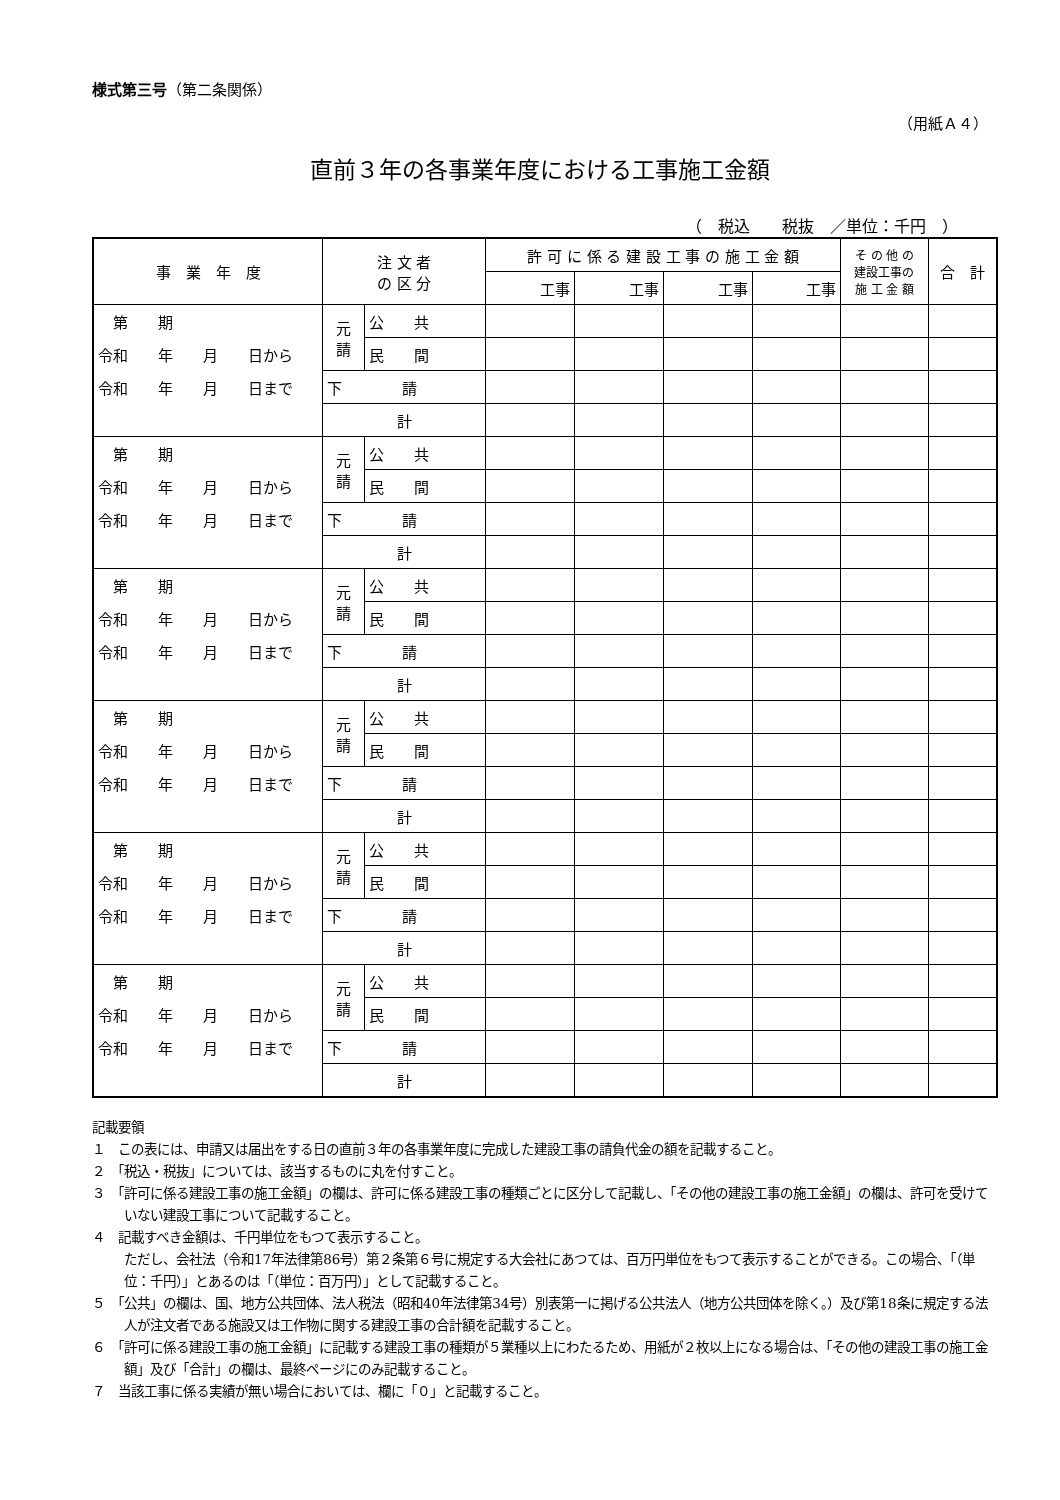様式第三号（第二条関係）
（用紙Ａ４）
直前３年の各事業年度における工事施工金額
（　税込　　税抜　／単位：千円　）
| 事 業 年 度 | 注 文 者 の 区 分 | | 許 可 に 係 る 建 設 工 事 の 施 工 金 額 | | | | そ の 他 の 建設工事の 施 工 金 額 | 合 計 |
| --- | --- | --- | --- | --- | --- | --- | --- | --- |
| | | | 工事 | 工事 | 工事 | 工事 | | |
| 第 期 | 元 請 | 公 共 | | | | | | |
| 令和 年 月 日から | | 民 間 | | | | | | |
| 令和 年 月 日まで | 下 請 | | | | | | | |
| | 計 | | | | | | | |
| 第 期 | 元 請 | 公 共 | | | | | | |
| 令和 年 月 日から | | 民 間 | | | | | | |
| 令和 年 月 日まで | 下 請 | | | | | | | |
| | 計 | | | | | | | |
| 第 期 | 元 請 | 公 共 | | | | | | |
| 令和 年 月 日から | | 民 間 | | | | | | |
| 令和 年 月 日まで | 下 請 | | | | | | | |
| | 計 | | | | | | | |
| 第 期 | 元 請 | 公 共 | | | | | | |
| 令和 年 月 日から | | 民 間 | | | | | | |
| 令和 年 月 日まで | 下 請 | | | | | | | |
| | 計 | | | | | | | |
| 第 期 | 元 請 | 公 共 | | | | | | |
| 令和 年 月 日から | | 民 間 | | | | | | |
| 令和 年 月 日まで | 下 請 | | | | | | | |
| | 計 | | | | | | | |
| 第 期 | 元 請 | 公 共 | | | | | | |
| 令和 年 月 日から | | 民 間 | | | | | | |
| 令和 年 月 日まで | 下 請 | | | | | | | |
| | 計 | | | | | | | |
記載要領
１　この表には、申請又は届出をする日の直前３年の各事業年度に完成した建設工事の請負代金の額を記載すること。
２　「税込・税抜」については、該当するものに丸を付すこと。
３　「許可に係る建設工事の施工金額」の欄は、許可に係る建設工事の種類ごとに区分して記載し、「その他の建設工事の施工金額」の欄は、許可を受けていない建設工事について記載すること。
４　記載すべき金額は、千円単位をもつて表示すること。
ただし、会社法（令和17年法律第86号）第２条第６号に規定する大会社にあつては、百万円単位をもつて表示することができる。この場合、「（単位：千円）」とあるのは「（単位：百万円）」として記載すること。
５　「公共」の欄は、国、地方公共団体、法人税法（昭和40年法律第34号）別表第一に掲げる公共法人（地方公共団体を除く。）及び第18条に規定する法人が注文者である施設又は工作物に関する建設工事の合計額を記載すること。
６　「許可に係る建設工事の施工金額」に記載する建設工事の種類が５業種以上にわたるため、用紙が２枚以上になる場合は、「その他の建設工事の施工金額」及び「合計」の欄は、最終ページにのみ記載すること。
７　当該工事に係る実績が無い場合においては、欄に「０」と記載すること。